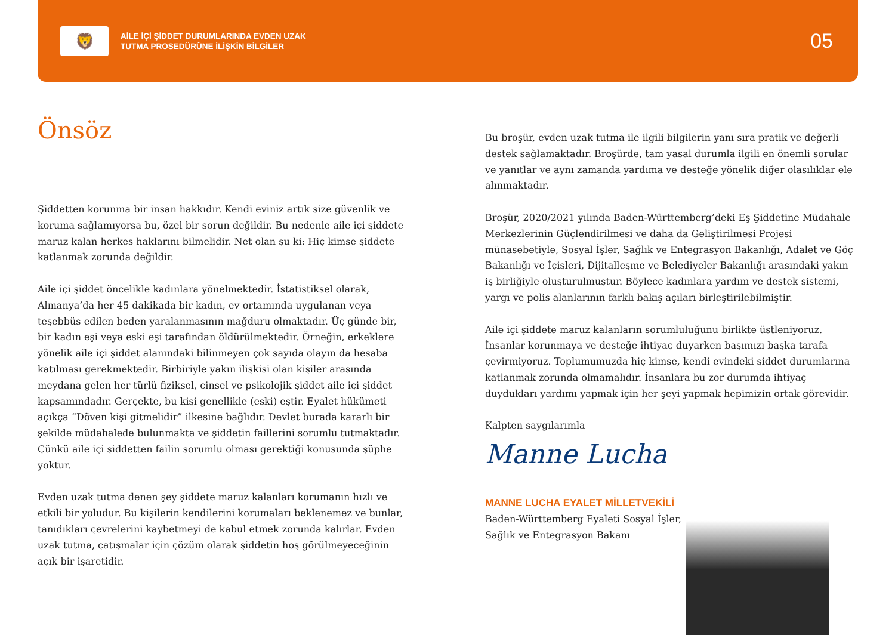🦁
AİLE İÇİ ŞİDDET DURUMLARINDA EVDEN UZAK
TUTMA PROSEDÜRÜNE İLİŞKİN BİLGİLER
05
Önsöz
Şiddetten korunma bir insan hakkıdır. Kendi eviniz artık size güvenlik ve koruma sağlamıyorsa bu, özel bir sorun değildir. Bu nedenle aile içi şiddete maruz kalan herkes haklarını bilmelidir. Net olan şu ki: Hiç kimse şiddete katlanmak zorunda değildir.
Aile içi şiddet öncelikle kadınlara yönelmektedir. İstatistiksel olarak, Almanya’da her 45 dakikada bir kadın, ev ortamında uygulanan veya teşebbüs edilen beden yaralanmasının mağduru olmaktadır. Üç günde bir, bir kadın eşi veya eski eşi tarafından öldürülmektedir. Örneğin, erkeklere yönelik aile içi şiddet alanındaki bilinmeyen çok sayıda olayın da hesaba katılması gerekmektedir. Birbiriyle yakın ilişkisi olan kişiler arasında meydana gelen her türlü fiziksel, cinsel ve psikolojik şiddet aile içi şiddet kapsamındadır. Gerçekte, bu kişi genellikle (eski) eştir. Eyalet hükümeti açıkça “Döven kişi gitmelidir” ilkesine bağlıdır. Devlet burada kararlı bir şekilde müdahalede bulunmakta ve şiddetin faillerini sorumlu tutmaktadır. Çünkü aile içi şiddetten failin sorumlu olması gerektiği konusunda şüphe yoktur.
Evden uzak tutma denen şey şiddete maruz kalanları korumanın hızlı ve etkili bir yoludur. Bu kişilerin kendilerini korumaları beklenemez ve bunlar, tanıdıkları çevrelerini kaybetmeyi de kabul etmek zorunda kalırlar. Evden uzak tutma, çatışmalar için çözüm olarak şiddetin hoş görülmeyeceğinin açık bir işaretidir.
Bu broşür, evden uzak tutma ile ilgili bilgilerin yanı sıra pratik ve değerli destek sağlamaktadır. Broşürde, tam yasal durumla ilgili en önemli sorular ve yanıtlar ve aynı zamanda yardıma ve desteğe yönelik diğer olasılıklar ele alınmaktadır.
Broşür, 2020/2021 yılında Baden-Württemberg’deki Eş Şiddetine Müdahale Merkezlerinin Güçlendirilmesi ve daha da Geliştirilmesi Projesi münasebetiyle, Sosyal İşler, Sağlık ve Entegrasyon Bakanlığı, Adalet ve Göç Bakanlığı ve İçişleri, Dijitalleşme ve Belediyeler Bakanlığı arasındaki yakın iş birliğiyle oluşturulmuştur. Böylece kadınlara yardım ve destek sistemi, yargı ve polis alanlarının farklı bakış açıları birleştirilebilmiştir.
Aile içi şiddete maruz kalanların sorumluluğunu birlikte üstleniyoruz. İnsanlar korunmaya ve desteğe ihtiyaç duyarken başımızı başka tarafa çevirmiyoruz. Toplumumuzda hiç kimse, kendi evindeki şiddet durumlarına katlanmak zorunda olmamalıdır. İnsanlara bu zor durumda ihtiyaç duydukları yardımı yapmak için her şeyi yapmak hepimizin ortak görevidir.
Kalpten saygılarımla
Manne Lucha
MANNE LUCHA EYALET MİLLETVEKİLİ
Baden-Württemberg Eyaleti Sosyal İşler,
Sağlık ve Entegrasyon Bakanı